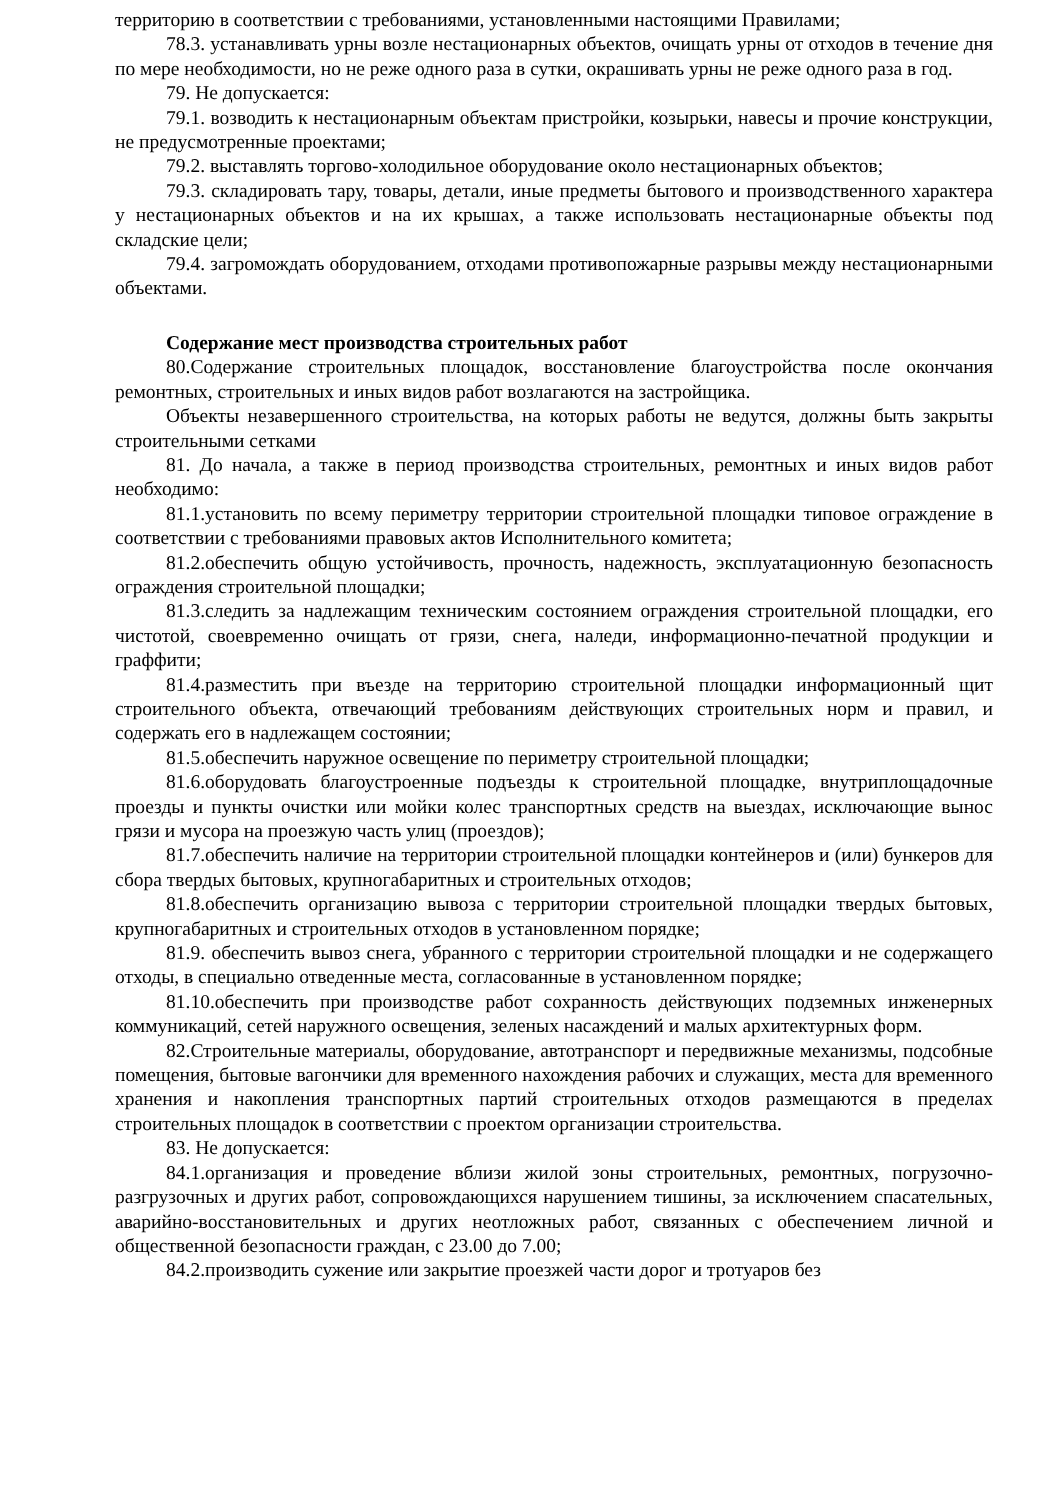территорию в соответствии с требованиями, установленными настоящими Правилами;
78.3. устанавливать урны возле нестационарных объектов, очищать урны от отходов в течение дня по мере необходимости, но не реже одного раза в сутки, окрашивать урны не реже одного раза в год.
79. Не допускается:
79.1. возводить к нестационарным объектам пристройки, козырьки, навесы и прочие конструкции, не предусмотренные проектами;
79.2. выставлять торгово-холодильное оборудование около нестационарных объектов;
79.3. складировать тару, товары, детали, иные предметы бытового и производственного характера у нестационарных объектов и на их крышах, а также использовать нестационарные объекты под складские цели;
79.4. загромождать оборудованием, отходами противопожарные разрывы между нестационарными объектами.
Содержание мест производства строительных работ
80.Содержание строительных площадок, восстановление благоустройства после окончания ремонтных, строительных и иных видов работ возлагаются на застройщика.
Объекты незавершенного строительства, на которых работы не ведутся, должны быть закрыты строительными сетками
81. До начала, а также в период производства строительных, ремонтных и иных видов работ необходимо:
81.1.установить по всему периметру территории строительной площадки типовое ограждение в соответствии с требованиями правовых актов Исполнительного комитета;
81.2.обеспечить общую устойчивость, прочность, надежность, эксплуатационную безопасность ограждения строительной площадки;
81.3.следить за надлежащим техническим состоянием ограждения строительной площадки, его чистотой, своевременно очищать от грязи, снега, наледи, информационно-печатной продукции и граффити;
81.4.разместить при въезде на территорию строительной площадки информационный щит строительного объекта, отвечающий требованиям действующих строительных норм и правил, и содержать его в надлежащем состоянии;
81.5.обеспечить наружное освещение по периметру строительной площадки;
81.6.оборудовать благоустроенные подъезды к строительной площадке, внутриплощадочные проезды и пункты очистки или мойки колес транспортных средств на выездах, исключающие вынос грязи и мусора на проезжую часть улиц (проездов);
81.7.обеспечить наличие на территории строительной площадки контейнеров и (или) бункеров для сбора твердых бытовых, крупногабаритных и строительных отходов;
81.8.обеспечить организацию вывоза с территории строительной площадки твердых бытовых, крупногабаритных и строительных отходов в установленном порядке;
81.9. обеспечить вывоз снега, убранного с территории строительной площадки и не содержащего отходы, в специально отведенные места, согласованные в установленном порядке;
81.10.обеспечить при производстве работ сохранность действующих подземных инженерных коммуникаций, сетей наружного освещения, зеленых насаждений и малых архитектурных форм.
82.Строительные материалы, оборудование, автотранспорт и передвижные механизмы, подсобные помещения, бытовые вагончики для временного нахождения рабочих и служащих, места для временного хранения и накопления транспортных партий строительных отходов размещаются в пределах строительных площадок в соответствии с проектом организации строительства.
83. Не допускается:
84.1.организация и проведение вблизи жилой зоны строительных, ремонтных, погрузочно-разгрузочных и других работ, сопровождающихся нарушением тишины, за исключением спасательных, аварийно-восстановительных и других неотложных работ, связанных с обеспечением личной и общественной безопасности граждан, с 23.00 до 7.00;
84.2.производить сужение или закрытие проезжей части дорог и тротуаров без